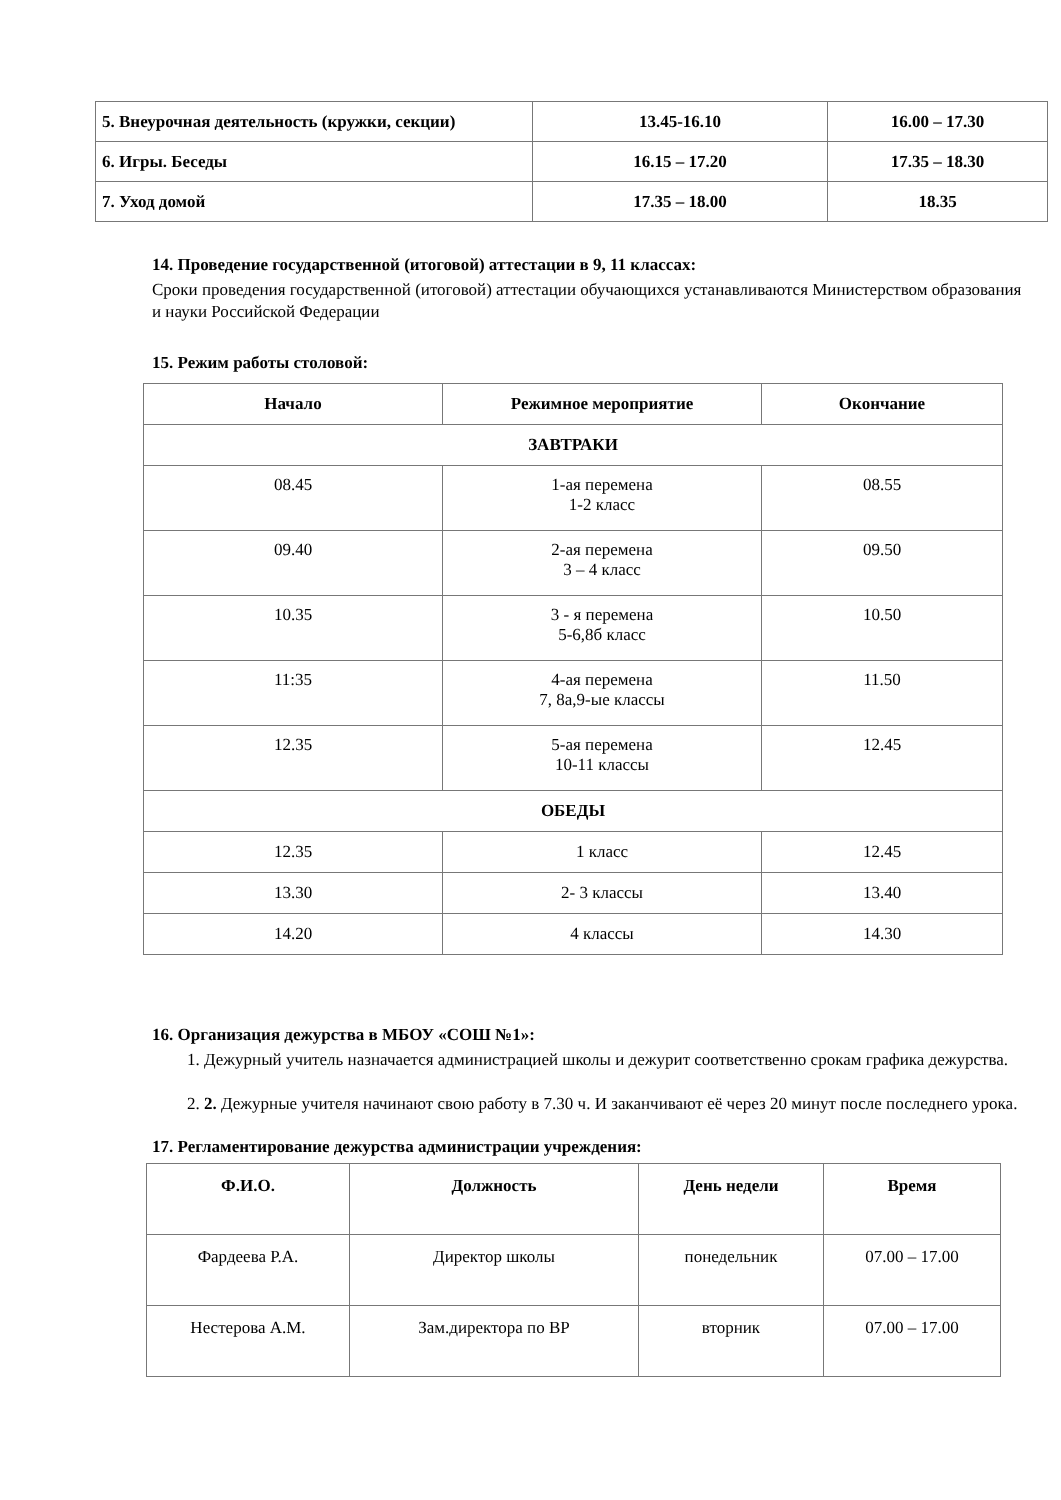| 5. Внеурочная деятельность (кружки, секции) | 13.45-16.10 | 16.00 – 17.30 |
| 6. Игры. Беседы | 16.15 – 17.20 | 17.35 – 18.30 |
| 7. Уход домой | 17.35 – 18.00 | 18.35 |
14. Проведение государственной (итоговой) аттестации в 9, 11 классах:
Сроки проведения государственной (итоговой) аттестации обучающихся устанавливаются Министерством образования и науки Российской Федерации
15. Режим работы столовой:
| Начало | Режимное мероприятие | Окончание |
| --- | --- | --- |
| ЗАВТРАКИ | | |
| 08.45 | 1-ая перемена 1-2 класс | 08.55 |
| 09.40 | 2-ая перемена 3 – 4 класс | 09.50 |
| 10.35 | 3 - я перемена 5-6,8б класс | 10.50 |
| 11:35 | 4-ая перемена 7, 8а,9-ые классы | 11.50 |
| 12.35 | 5-ая перемена 10-11 классы | 12.45 |
| ОБЕДЫ | | |
| 12.35 | 1 класс | 12.45 |
| 13.30 | 2- 3 классы | 13.40 |
| 14.20 | 4 классы | 14.30 |
16. Организация дежурства в МБОУ «СОШ №1»:
1. Дежурный учитель назначается администрацией школы и дежурит соответственно срокам графика дежурства.
2. 2. Дежурные учителя начинают свою работу в 7.30 ч. И заканчивают её через 20 минут после последнего урока.
17. Регламентирование дежурства администрации учреждения:
| Ф.И.О. | Должность | День недели | Время |
| --- | --- | --- | --- |
| Фардеева Р.А. | Директор школы | понедельник | 07.00 – 17.00 |
| Нестерова А.М. | Зам.директора по ВР | вторник | 07.00 – 17.00 |